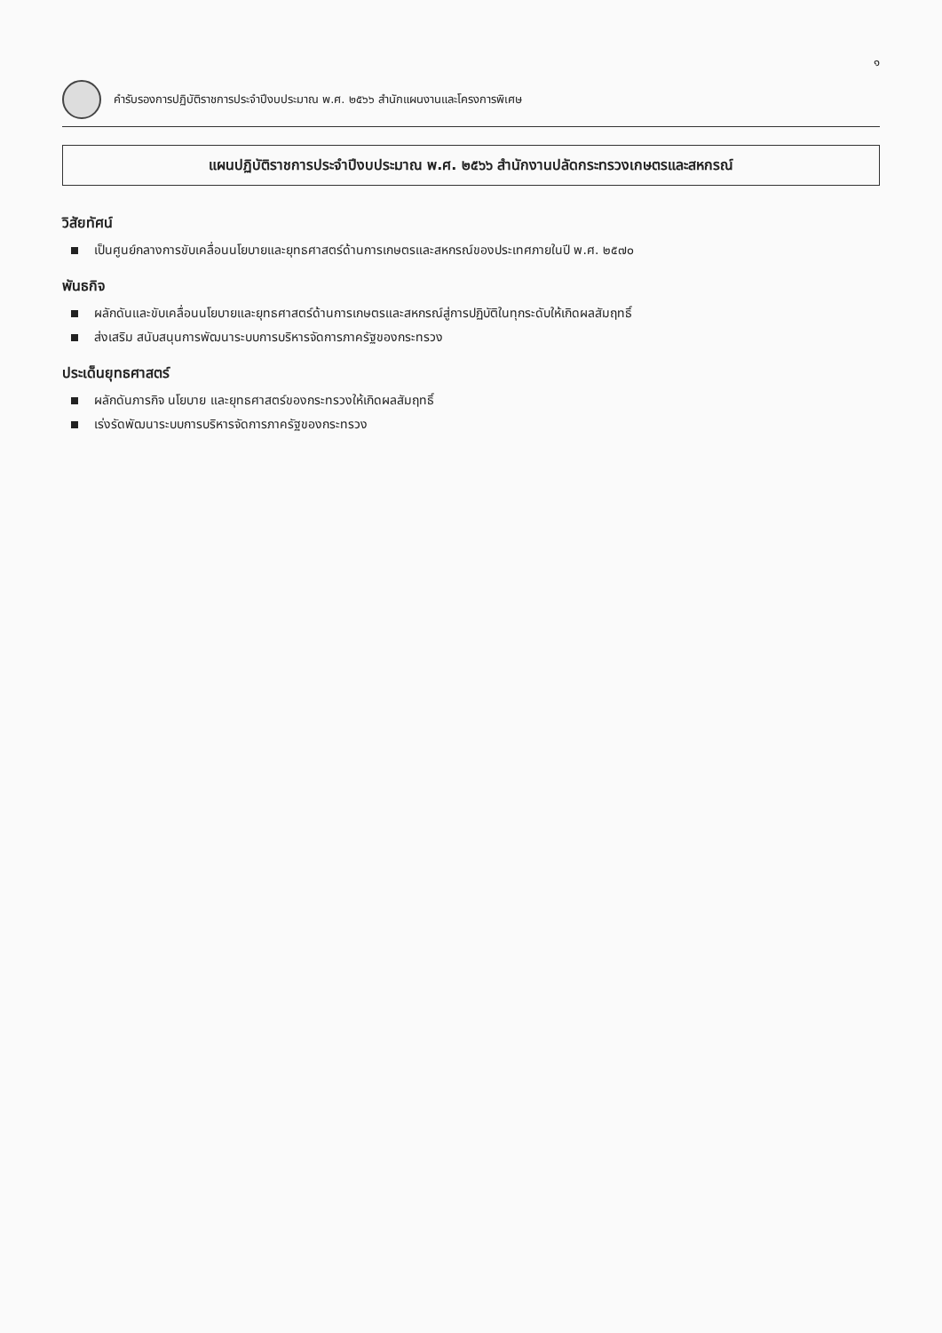๑
คำรับรองการปฏิบัติราชการประจำปีงบประมาณ พ.ศ. ๒๕๖๖ สำนักแผนงานและโครงการพิเศษ
แผนปฏิบัติราชการประจำปีงบประมาณ พ.ศ. ๒๕๖๖ สำนักงานปลัดกระทรวงเกษตรและสหกรณ์
วิสัยทัศน์
เป็นศูนย์กลางการขับเคลื่อนนโยบายและยุทธศาสตร์ด้านการเกษตรและสหกรณ์ของประเทศภายในปี พ.ศ. ๒๕๗๐
พันธกิจ
ผลักดันและขับเคลื่อนนโยบายและยุทธศาสตร์ด้านการเกษตรและสหกรณ์สู่การปฏิบัติในทุกระดับให้เกิดผลสัมฤทธิ์
ส่งเสริม สนับสนุนการพัฒนาระบบการบริหารจัดการภาครัฐของกระทรวง
ประเด็นยุทธศาสตร์
ผลักดันภารกิจ นโยบาย และยุทธศาสตร์ของกระทรวงให้เกิดผลสัมฤทธิ์
เร่งรัดพัฒนาระบบการบริหารจัดการภาครัฐของกระทรวง